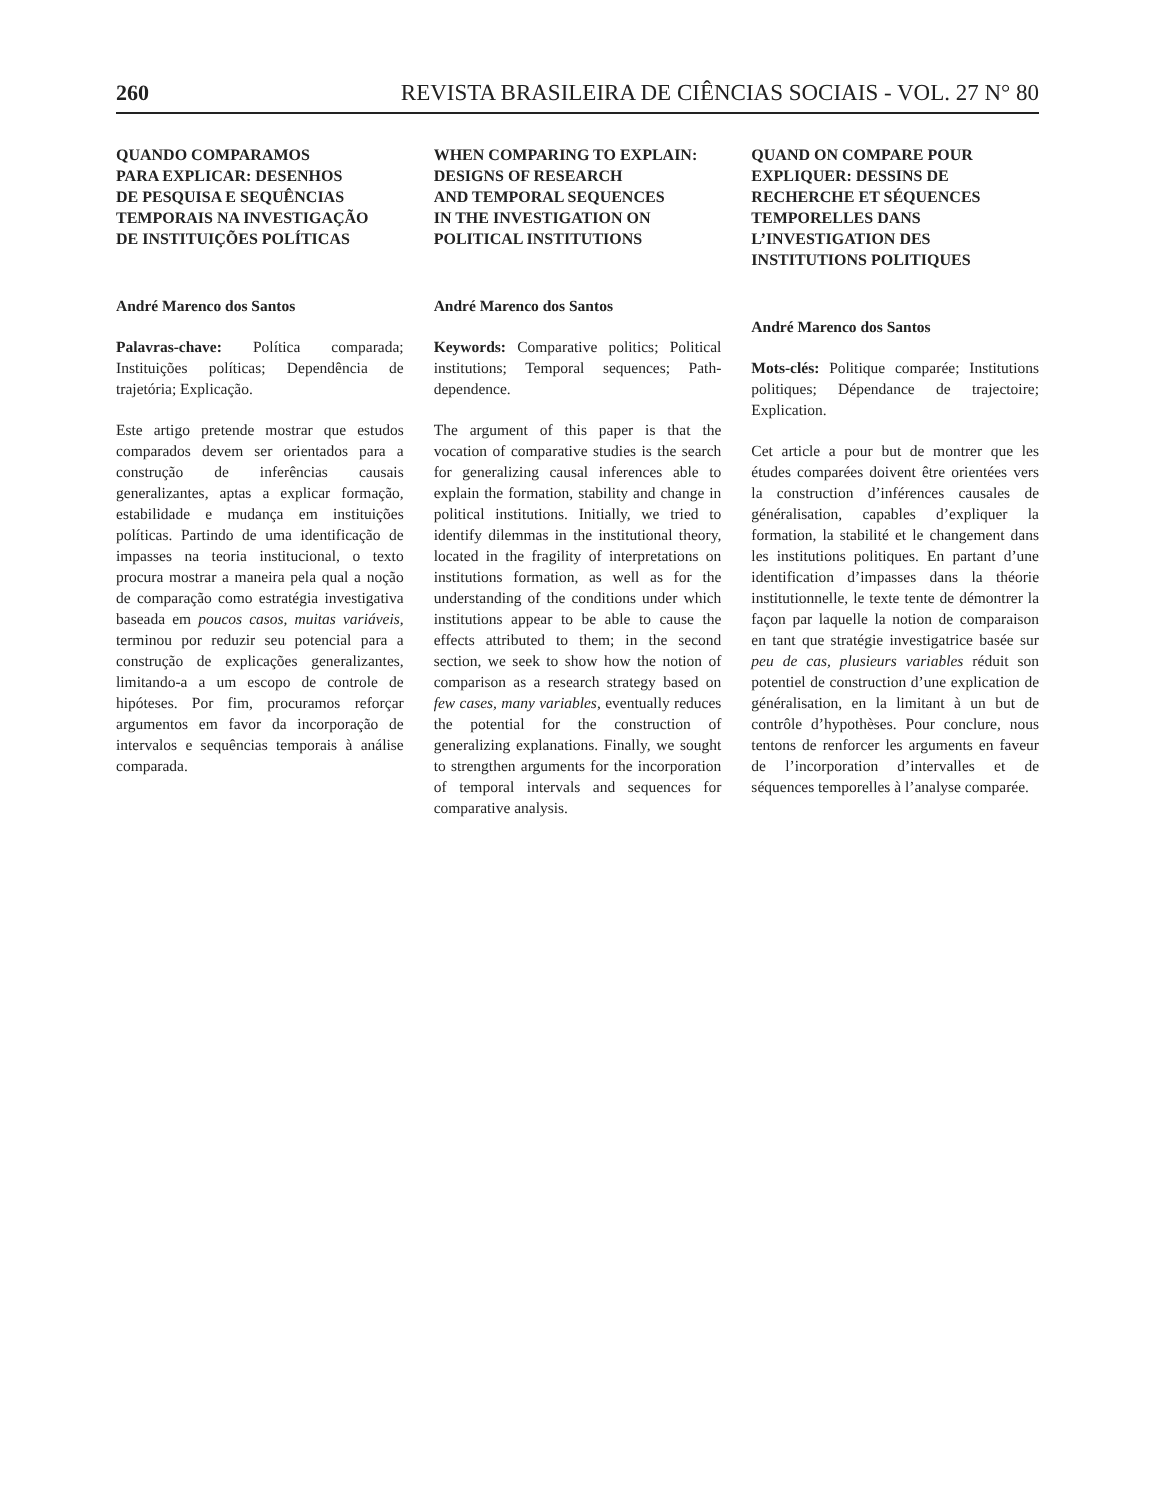260 REVISTA BRASILEIRA DE CIÊNCIAS SOCIAIS - VOL. 27 N° 80
QUANDO COMPARAMOS
PARA EXPLICAR: DESENHOS
DE PESQUISA E SEQUÊNCIAS
TEMPORAIS NA INVESTIGAÇÃO
DE INSTITUIÇÕES POLÍTICAS
André Marenco dos Santos
Palavras-chave: Política comparada; Instituições políticas; Dependência de trajetória; Explicação.
Este artigo pretende mostrar que estudos comparados devem ser orientados para a construção de inferências causais generalizantes, aptas a explicar formação, estabilidade e mudança em instituições políticas. Partindo de uma identificação de impasses na teoria institucional, o texto procura mostrar a maneira pela qual a noção de comparação como estratégia investigativa baseada em poucos casos, muitas variáveis, terminou por reduzir seu potencial para a construção de explicações generalizantes, limitando-a a um escopo de controle de hipóteses. Por fim, procuramos reforçar argumentos em favor da incorporação de intervalos e sequências temporais à análise comparada.
WHEN COMPARING TO EXPLAIN:
DESIGNS OF RESEARCH
AND TEMPORAL SEQUENCES
IN THE INVESTIGATION ON
POLITICAL INSTITUTIONS
André Marenco dos Santos
Keywords: Comparative politics; Political institutions; Temporal sequences; Path-dependence.
The argument of this paper is that the vocation of comparative studies is the search for generalizing causal inferences able to explain the formation, stability and change in political institutions. Initially, we tried to identify dilemmas in the institutional theory, located in the fragility of interpretations on institutions formation, as well as for the understanding of the conditions under which institutions appear to be able to cause the effects attributed to them; in the second section, we seek to show how the notion of comparison as a research strategy based on few cases, many variables, eventually reduces the potential for the construction of generalizing explanations. Finally, we sought to strengthen arguments for the incorporation of temporal intervals and sequences for comparative analysis.
QUAND ON COMPARE POUR
EXPLIQUER: DESSINS DE
RECHERCHE ET SÉQUENCES
TEMPORELLES DANS
L’INVESTIGATION DES
INSTITUTIONS POLITIQUES
André Marenco dos Santos
Mots-clés: Politique comparée; Institutions politiques; Dépendance de trajectoire; Explication.
Cet article a pour but de montrer que les études comparées doivent être orientées vers la construction d’inférences causales de généralisation, capables d’expliquer la formation, la stabilité et le changement dans les institutions politiques. En partant d’une identification d’impasses dans la théorie institutionnelle, le texte tente de démontrer la façon par laquelle la notion de comparaison en tant que stratégie investigatrice basée sur peu de cas, plusieurs variables réduit son potentiel de construction d’une explication de généralisation, en la limitant à un but de contrôle d’hypothèses. Pour conclure, nous tentons de renforcer les arguments en faveur de l’incorporation d’intervalles et de séquences temporelles à l’analyse comparée.